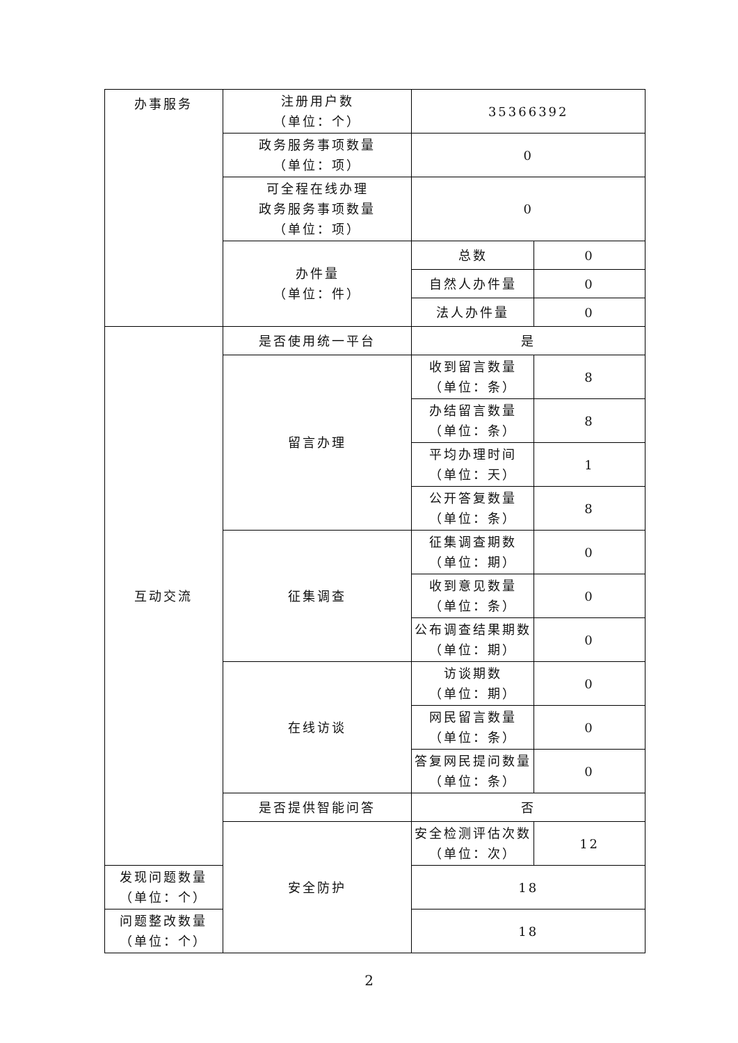| 办事服务 | 注册用户数 （单位：个） | 35366392 | |
| | 政务服务事项数量 （单位：项） | 0 | |
| | 可全程在线办理 政务服务事项数量 （单位：项） | 0 | |
| | 办件量 （单位：件） | 总数 | 0 |
| | | 自然人办件量 | 0 |
| | | 法人办件量 | 0 |
| 互动交流 | 是否使用统一平台 | 是 | |
| | 留言办理 | 收到留言数量 （单位：条） | 8 |
| | | 办结留言数量 （单位：条） | 8 |
| | | 平均办理时间 （单位：天） | 1 |
| | | 公开答复数量 （单位：条） | 8 |
| | 征集调查 | 征集调查期数 （单位：期） | 0 |
| | | 收到意见数量 （单位：条） | 0 |
| | | 公布调查结果期数 （单位：期） | 0 |
| | 在线访谈 | 访谈期数 （单位：期） | 0 |
| | | 网民留言数量 （单位：条） | 0 |
| | | 答复网民提问数量 （单位：条） | 0 |
| | 是否提供智能问答 | 否 | |
| | 安全防护 | 安全检测评估次数 （单位：次） | 12 |
| 发现问题数量 （单位：个） | | 18 | |
| 问题整改数量 （单位：个） | | 18 | |
2